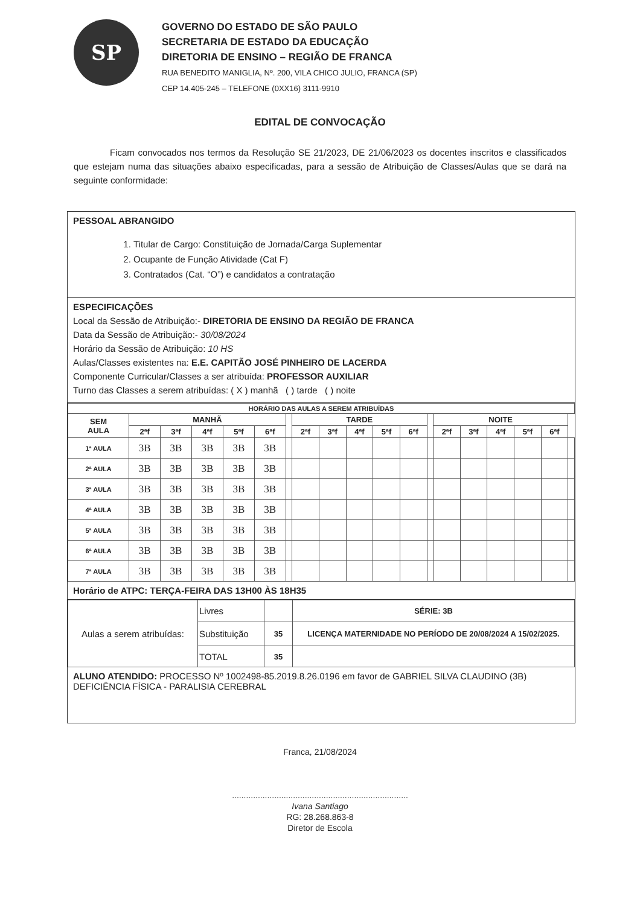SP
GOVERNO DO ESTADO DE SÃO PAULO
SECRETARIA DE ESTADO DA EDUCAÇÃO
DIRETORIA DE ENSINO – REGIÃO DE FRANCA
RUA BENEDITO MANIGLIA, Nº. 200, VILA CHICO JULIO, FRANCA (SP)
CEP 14.405-245 – TELEFONE (0XX16) 3111-9910
EDITAL DE CONVOCAÇÃO
Ficam convocados nos termos da Resolução SE 21/2023, DE 21/06/2023 os docentes inscritos e classificados que estejam numa das situações abaixo especificadas, para a sessão de Atribuição de Classes/Aulas que se dará na seguinte conformidade:
PESSOAL ABRANGIDO
1. Titular de Cargo: Constituição de Jornada/Carga Suplementar
2. Ocupante de Função Atividade (Cat F)
3. Contratados (Cat. “O”) e candidatos a contratação
ESPECIFICAÇÕES
Local da Sessão de Atribuição:- DIRETORIA DE ENSINO DA REGIÃO DE FRANCA
Data da Sessão de Atribuição:- 30/08/2024
Horário da Sessão de Atribuição: 10 HS
Aulas/Classes existentes na: E.E. CAPITÃO JOSÉ PINHEIRO DE LACERDA
Componente Curricular/Classes a ser atribuída: PROFESSOR AUXILIAR
Turno das Classes a serem atribuídas: ( X ) manhã ( ) tarde ( ) noite
| HORÁRIO DAS AULAS A SEREM ATRIBUÍDAS | | | | | | | | | | | | | | | | | | |
| --- | --- | --- | --- | --- | --- | --- | --- | --- | --- | --- | --- | --- | --- | --- | --- | --- | --- | --- |
| SEM AULA | MANHÃ | | | | | | TARDE | | | | | | NOITE | | | | | |
| | 2ªf | 3ªf | 4ªf | 5ªf | 6ªf | | 2ªf | 3ªf | 4ªf | 5ªf | 6ªf | | 2ªf | 3ªf | 4ªf | 5ªf | 6ªf | |
| 1ª AULA | 3B | 3B | 3B | 3B | 3B | | | | | | | | | | | | | |
| 2ª AULA | 3B | 3B | 3B | 3B | 3B | | | | | | | | | | | | | |
| 3ª AULA | 3B | 3B | 3B | 3B | 3B | | | | | | | | | | | | | |
| 4ª AULA | 3B | 3B | 3B | 3B | 3B | | | | | | | | | | | | | |
| 5ª AULA | 3B | 3B | 3B | 3B | 3B | | | | | | | | | | | | | |
| 6ª AULA | 3B | 3B | 3B | 3B | 3B | | | | | | | | | | | | | |
| 7ª AULA | 3B | 3B | 3B | 3B | 3B | | | | | | | | | | | | | |
Horário de ATPC: TERÇA-FEIRA DAS 13H00 ÀS 18H35
| Aulas a serem atribuídas: | Livres | | SÉRIE: 3B |
| | Substituição | 35 | LICENÇA MATERNIDADE NO PERÍODO DE 20/08/2024 A 15/02/2025. |
| | TOTAL | 35 | |
ALUNO ATENDIDO: PROCESSO Nº 1002498-85.2019.8.26.0196 em favor de GABRIEL SILVA CLAUDINO (3B)
DEFICIÊNCIA FÍSICA - PARALISIA CEREBRAL
Franca, 21/08/2024
...........................................................................
Ivana Santiago
RG: 28.268.863-8
Diretor de Escola